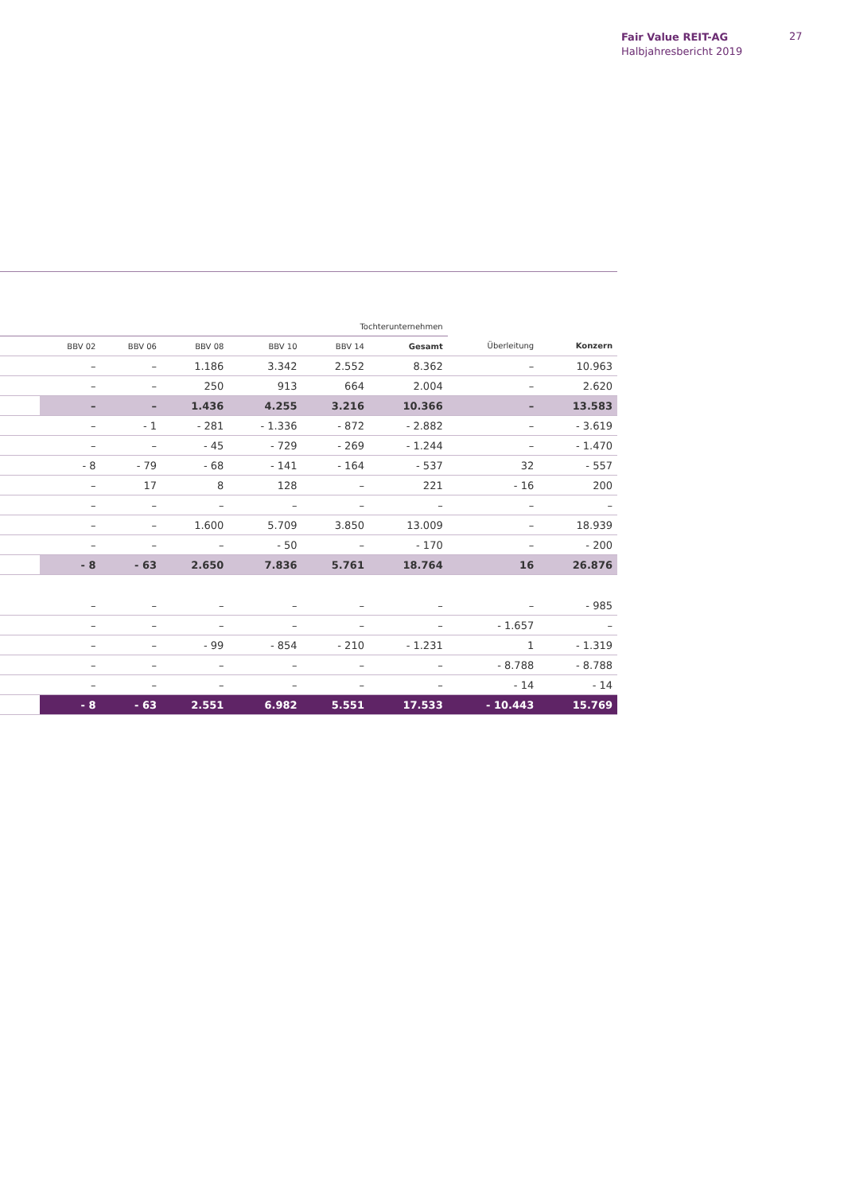Fair Value REIT-AG
Halbjahresbericht 2019
27
| | Tochterunternehmen | | | | | | | |
| --- | --- | --- | --- | --- | --- | --- | --- | --- |
| | BBV 02 | BBV 06 | BBV 08 | BBV 10 | BBV 14 | Gesamt | Überleitung | Konzern |
| | – | – | 1.186 | 3.342 | 2.552 | 8.362 | – | 10.963 |
| | – | – | 250 | 913 | 664 | 2.004 | – | 2.620 |
| | – | – | 1.436 | 4.255 | 3.216 | 10.366 | – | 13.583 |
| | – | - 1 | - 281 | - 1.336 | - 872 | - 2.882 | – | - 3.619 |
| | – | – | - 45 | - 729 | - 269 | - 1.244 | – | - 1.470 |
| | - 8 | - 79 | - 68 | - 141 | - 164 | - 537 | 32 | - 557 |
| | – | 17 | 8 | 128 | – | 221 | - 16 | 200 |
| | – | – | – | – | – | – | – | – |
| | – | – | 1.600 | 5.709 | 3.850 | 13.009 | – | 18.939 |
| | – | – | – | - 50 | – | - 170 | – | - 200 |
| | - 8 | - 63 | 2.650 | 7.836 | 5.761 | 18.764 | 16 | 26.876 |
| | – | – | – | – | – | – | – | - 985 |
| | – | – | – | – | – | – | - 1.657 | – |
| | – | – | - 99 | - 854 | - 210 | - 1.231 | 1 | - 1.319 |
| | – | – | – | – | – | – | - 8.788 | - 8.788 |
| | – | – | – | – | – | – | - 14 | - 14 |
| | - 8 | - 63 | 2.551 | 6.982 | 5.551 | 17.533 | - 10.443 | 15.769 |